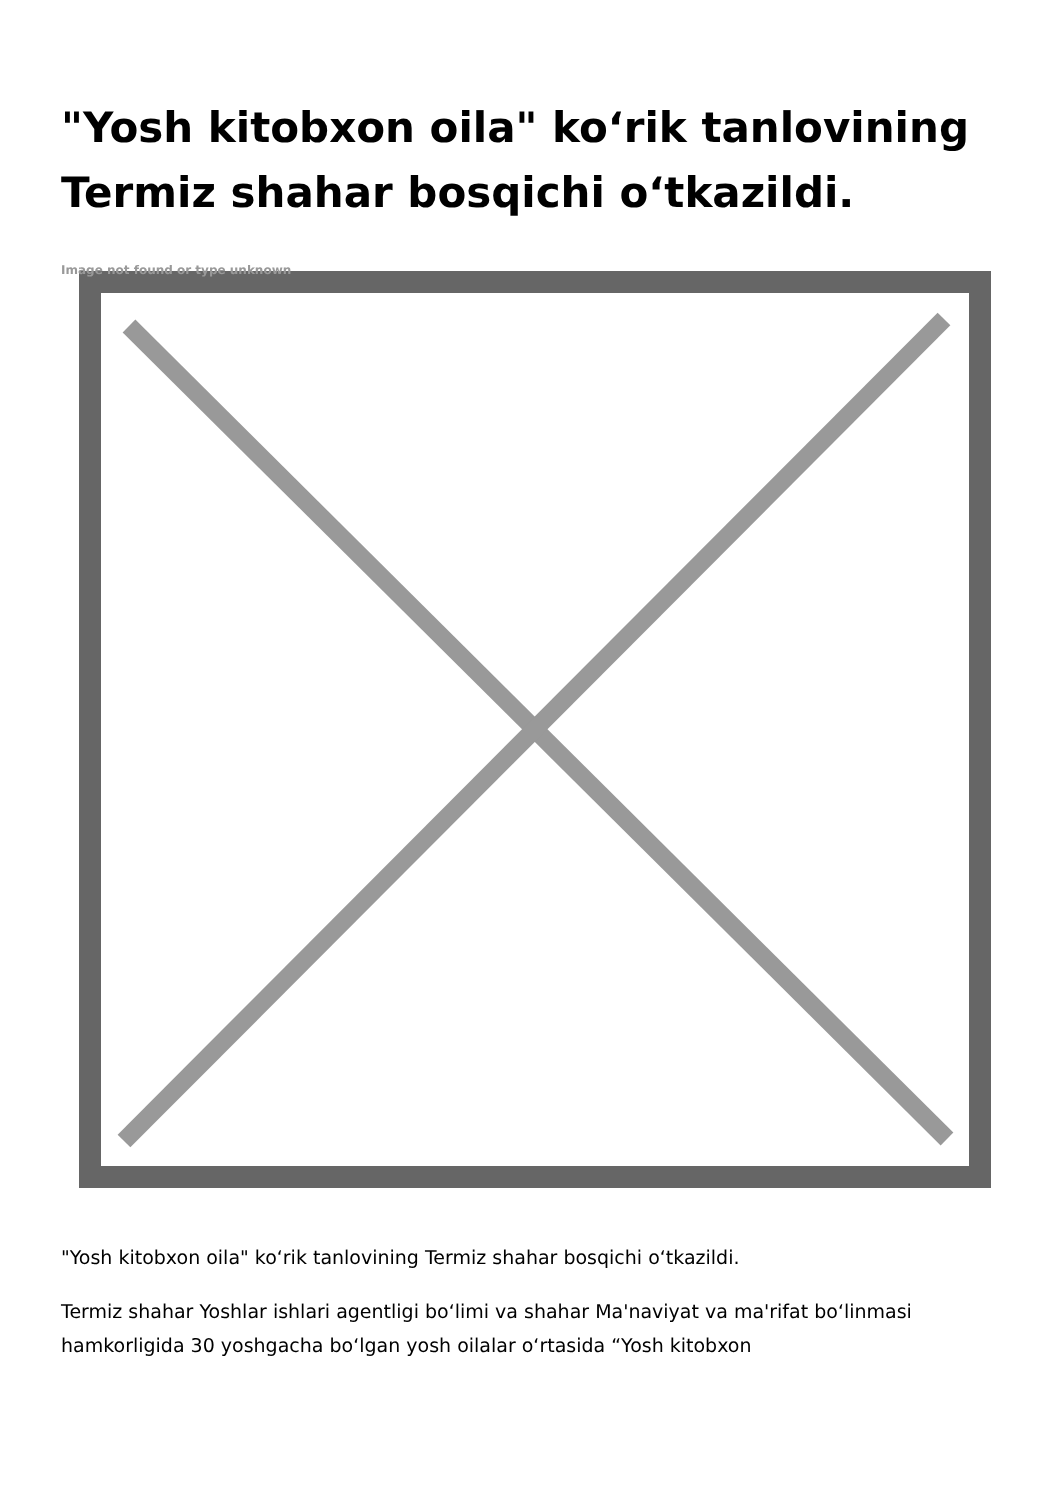"Yosh kitobxon oila" ko‘rik tanlovining Termiz shahar bosqichi o‘tkazildi.
Image not found or type unknown
"Yosh kitobxon oila" ko‘rik tanlovining Termiz shahar bosqichi o‘tkazildi.
Termiz shahar Yoshlar ishlari agentligi bo‘limi va shahar Ma'naviyat va ma'rifat bo‘linmasi hamkorligida 30 yoshgacha bo‘lgan yosh oilalar o‘rtasida “Yosh kitobxon